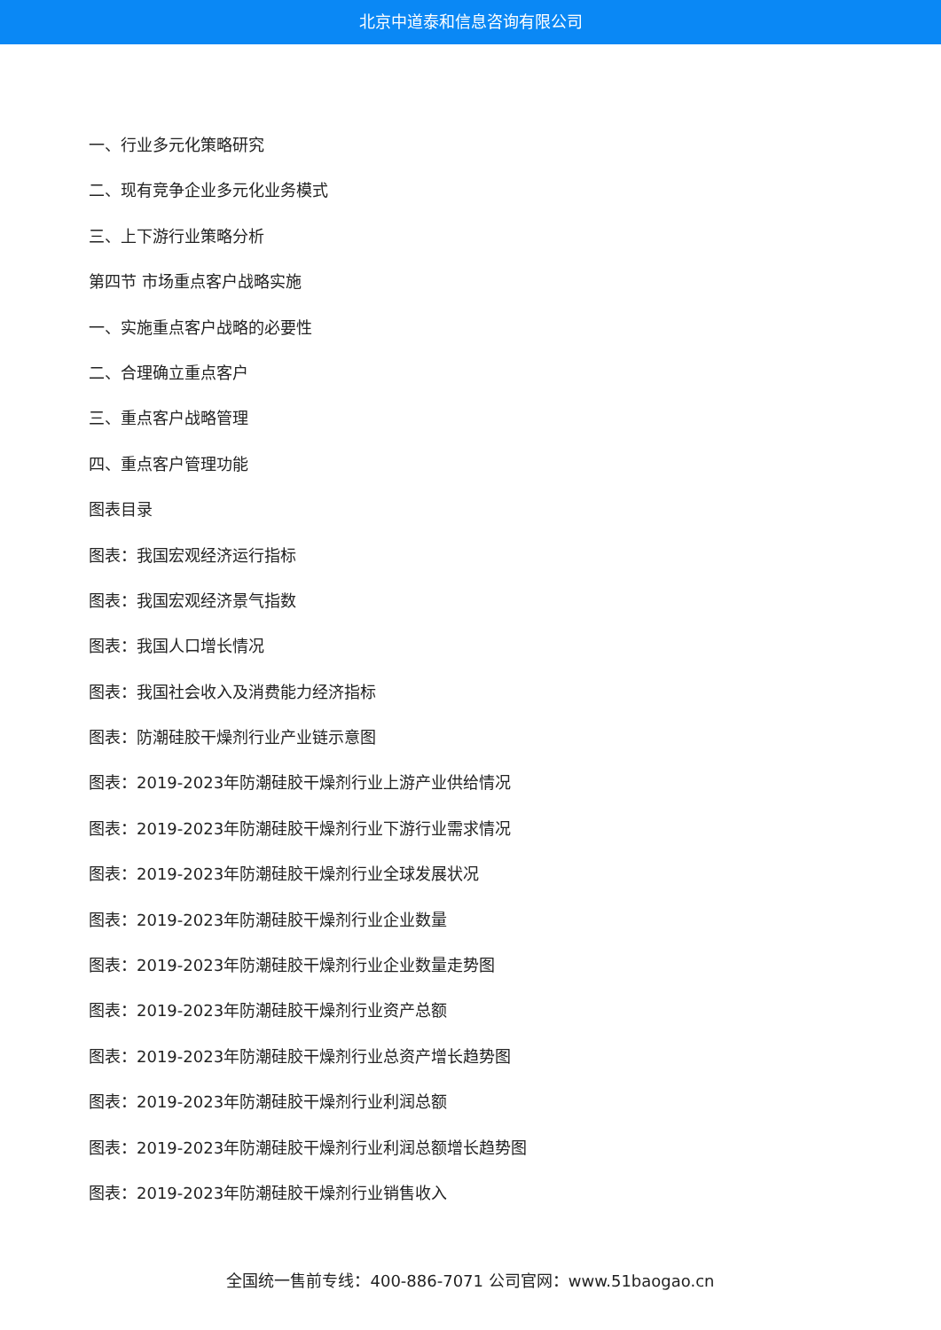北京中道泰和信息咨询有限公司
一、行业多元化策略研究
二、现有竞争企业多元化业务模式
三、上下游行业策略分析
第四节 市场重点客户战略实施
一、实施重点客户战略的必要性
二、合理确立重点客户
三、重点客户战略管理
四、重点客户管理功能
图表目录
图表：我国宏观经济运行指标
图表：我国宏观经济景气指数
图表：我国人口增长情况
图表：我国社会收入及消费能力经济指标
图表：防潮硅胶干燥剂行业产业链示意图
图表：2019-2023年防潮硅胶干燥剂行业上游产业供给情况
图表：2019-2023年防潮硅胶干燥剂行业下游行业需求情况
图表：2019-2023年防潮硅胶干燥剂行业全球发展状况
图表：2019-2023年防潮硅胶干燥剂行业企业数量
图表：2019-2023年防潮硅胶干燥剂行业企业数量走势图
图表：2019-2023年防潮硅胶干燥剂行业资产总额
图表：2019-2023年防潮硅胶干燥剂行业总资产增长趋势图
图表：2019-2023年防潮硅胶干燥剂行业利润总额
图表：2019-2023年防潮硅胶干燥剂行业利润总额增长趋势图
图表：2019-2023年防潮硅胶干燥剂行业销售收入
全国统一售前专线：400-886-7071 公司官网：www.51baogao.cn